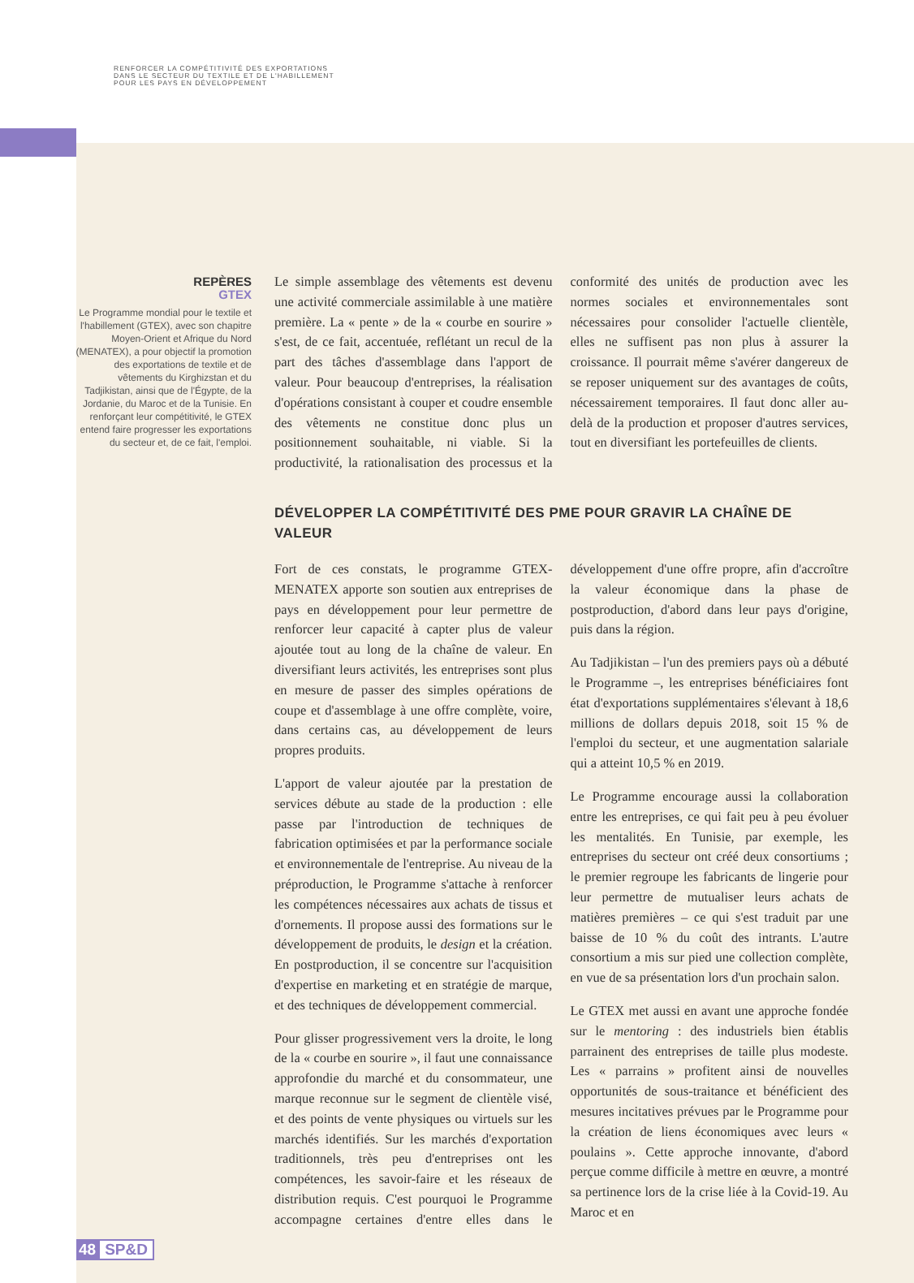RENFORCER LA COMPÉTITIVITÉ DES EXPORTATIONS
DANS LE SECTEUR DU TEXTILE ET DE L'HABILLEMENT
POUR LES PAYS EN DÉVELOPPEMENT
REPÈRES
GTEX
Le Programme mondial pour le textile et l'habillement (GTEX), avec son chapitre Moyen-Orient et Afrique du Nord (MENATEX), a pour objectif la promotion des exportations de textile et de vêtements du Kirghizstan et du Tadjikistan, ainsi que de l'Égypte, de la Jordanie, du Maroc et de la Tunisie. En renforçant leur compétitivité, le GTEX entend faire progresser les exportations du secteur et, de ce fait, l'emploi.
Le simple assemblage des vêtements est devenu une activité commerciale assimilable à une matière première. La « pente » de la « courbe en sourire » s'est, de ce fait, accentuée, reflétant un recul de la part des tâches d'assemblage dans l'apport de valeur. Pour beaucoup d'entreprises, la réalisation d'opérations consistant à couper et coudre ensemble des vêtements ne constitue donc plus un positionnement souhaitable, ni viable. Si la productivité, la rationalisation des processus et la conformité des unités de production avec les normes sociales et environnementales sont nécessaires pour consolider l'actuelle clientèle, elles ne suffisent pas non plus à assurer la croissance. Il pourrait même s'avérer dangereux de se reposer uniquement sur des avantages de coûts, nécessairement temporaires. Il faut donc aller au-delà de la production et proposer d'autres services, tout en diversifiant les portefeuilles de clients.
DÉVELOPPER LA COMPÉTITIVITÉ DES PME POUR GRAVIR LA CHAÎNE DE VALEUR
Fort de ces constats, le programme GTEX-MENATEX apporte son soutien aux entreprises de pays en développement pour leur permettre de renforcer leur capacité à capter plus de valeur ajoutée tout au long de la chaîne de valeur. En diversifiant leurs activités, les entreprises sont plus en mesure de passer des simples opérations de coupe et d'assemblage à une offre complète, voire, dans certains cas, au développement de leurs propres produits.
L'apport de valeur ajoutée par la prestation de services débute au stade de la production : elle passe par l'introduction de techniques de fabrication optimisées et par la performance sociale et environnementale de l'entreprise. Au niveau de la préproduction, le Programme s'attache à renforcer les compétences nécessaires aux achats de tissus et d'ornements. Il propose aussi des formations sur le développement de produits, le design et la création. En postproduction, il se concentre sur l'acquisition d'expertise en marketing et en stratégie de marque, et des techniques de développement commercial.
Pour glisser progressivement vers la droite, le long de la « courbe en sourire », il faut une connaissance approfondie du marché et du consommateur, une marque reconnue sur le segment de clientèle visé, et des points de vente physiques ou virtuels sur les marchés identifiés. Sur les marchés d'exportation traditionnels, très peu d'entreprises ont les compétences, les savoir-faire et les réseaux de distribution requis. C'est pourquoi le Programme accompagne certaines d'entre elles dans le développement d'une offre propre, afin d'accroître la valeur économique dans la phase de postproduction, d'abord dans leur pays d'origine, puis dans la région.
Au Tadjikistan – l'un des premiers pays où a débuté le Programme –, les entreprises bénéficiaires font état d'exportations supplémentaires s'élevant à 18,6 millions de dollars depuis 2018, soit 15 % de l'emploi du secteur, et une augmentation salariale qui a atteint 10,5 % en 2019.
Le Programme encourage aussi la collaboration entre les entreprises, ce qui fait peu à peu évoluer les mentalités. En Tunisie, par exemple, les entreprises du secteur ont créé deux consortiums ; le premier regroupe les fabricants de lingerie pour leur permettre de mutualiser leurs achats de matières premières – ce qui s'est traduit par une baisse de 10 % du coût des intrants. L'autre consortium a mis sur pied une collection complète, en vue de sa présentation lors d'un prochain salon.
Le GTEX met aussi en avant une approche fondée sur le mentoring : des industriels bien établis parrainent des entreprises de taille plus modeste. Les « parrains » profitent ainsi de nouvelles opportunités de sous-traitance et bénéficient des mesures incitatives prévues par le Programme pour la création de liens économiques avec leurs « poulains ». Cette approche innovante, d'abord perçue comme difficile à mettre en œuvre, a montré sa pertinence lors de la crise liée à la Covid-19. Au Maroc et en
48 SP&D